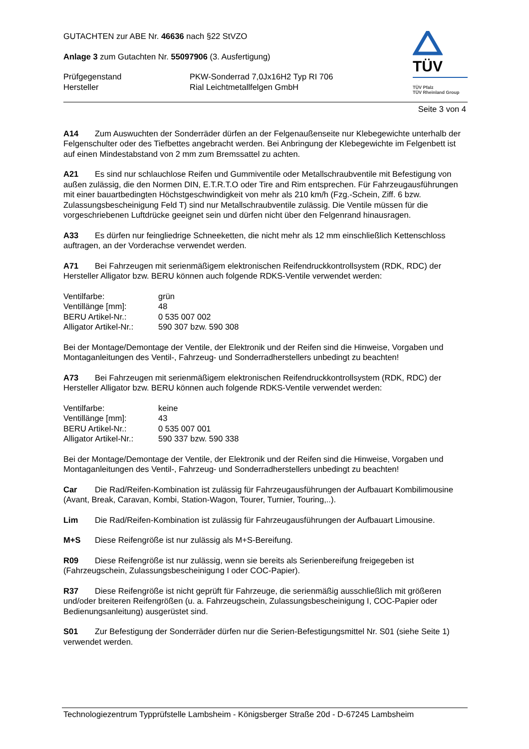GUTACHTEN zur ABE Nr. 46636 nach §22 StVZO
Anlage 3 zum Gutachten Nr. 55097906 (3. Ausfertigung)
Prüfgegenstand PKW-Sonderrad 7,0Jx16H2 Typ RI 706 Hersteller Rial Leichtmetallfelgen GmbH
TÜV
TÜV Pfalz
TÜV Rheinland Group
Seite 3 von 4
A14 Zum Auswuchten der Sonderräder dürfen an der Felgenaußenseite nur Klebegewichte unterhalb der Felgenschulter oder des Tiefbettes angebracht werden. Bei Anbringung der Klebegewichte im Felgenbett ist auf einen Mindestabstand von 2 mm zum Bremssattel zu achten.
A21 Es sind nur schlauchlose Reifen und Gummiventile oder Metallschraubventile mit Befestigung von außen zulässig, die den Normen DIN, E.T.R.T.O oder Tire and Rim entsprechen. Für Fahrzeugausführungen mit einer bauartbedingten Höchstgeschwindigkeit von mehr als 210 km/h (Fzg.-Schein, Ziff. 6 bzw. Zulassungsbescheinigung Feld T) sind nur Metallschraubventile zulässig. Die Ventile müssen für die vorgeschriebenen Luftdrücke geeignet sein und dürfen nicht über den Felgenrand hinausragen.
A33 Es dürfen nur feingliedrige Schneeketten, die nicht mehr als 12 mm einschließlich Kettenschloss auftragen, an der Vorderachse verwendet werden.
A71 Bei Fahrzeugen mit serienmäßigem elektronischen Reifendruckkontrollsystem (RDK, RDC) der Hersteller Alligator bzw. BERU können auch folgende RDKS-Ventile verwendet werden:
Ventilfarbe: grün Ventillänge [mm]: 48 BERU Artikel-Nr.: 0 535 007 002 Alligator Artikel-Nr.: 590 307 bzw. 590 308
Bei der Montage/Demontage der Ventile, der Elektronik und der Reifen sind die Hinweise, Vorgaben und Montaganleitungen des Ventil-, Fahrzeug- und Sonderradherstellers unbedingt zu beachten!
A73 Bei Fahrzeugen mit serienmäßigem elektronischen Reifendruckkontrollsystem (RDK, RDC) der Hersteller Alligator bzw. BERU können auch folgende RDKS-Ventile verwendet werden:
Ventilfarbe: keine Ventillänge [mm]: 43 BERU Artikel-Nr.: 0 535 007 001 Alligator Artikel-Nr.: 590 337 bzw. 590 338
Bei der Montage/Demontage der Ventile, der Elektronik und der Reifen sind die Hinweise, Vorgaben und Montaganleitungen des Ventil-, Fahrzeug- und Sonderradherstellers unbedingt zu beachten!
Car Die Rad/Reifen-Kombination ist zulässig für Fahrzeugausführungen der Aufbauart Kombilimousine (Avant, Break, Caravan, Kombi, Station-Wagon, Tourer, Turnier, Touring,..).
Lim Die Rad/Reifen-Kombination ist zulässig für Fahrzeugausführungen der Aufbauart Limousine.
M+S Diese Reifengröße ist nur zulässig als M+S-Bereifung.
R09 Diese Reifengröße ist nur zulässig, wenn sie bereits als Serienbereifung freigegeben ist (Fahrzeugschein, Zulassungsbescheinigung I oder COC-Papier).
R37 Diese Reifengröße ist nicht geprüft für Fahrzeuge, die serienmäßig ausschließlich mit größeren und/oder breiteren Reifengrößen (u. a. Fahrzeugschein, Zulassungsbescheinigung I, COC-Papier oder Bedienungsanleitung) ausgerüstet sind.
S01 Zur Befestigung der Sonderräder dürfen nur die Serien-Befestigungsmittel Nr. S01 (siehe Seite 1) verwendet werden.
Technologiezentrum Typprüfstelle Lambsheim - Königsberger Straße 20d - D-67245 Lambsheim